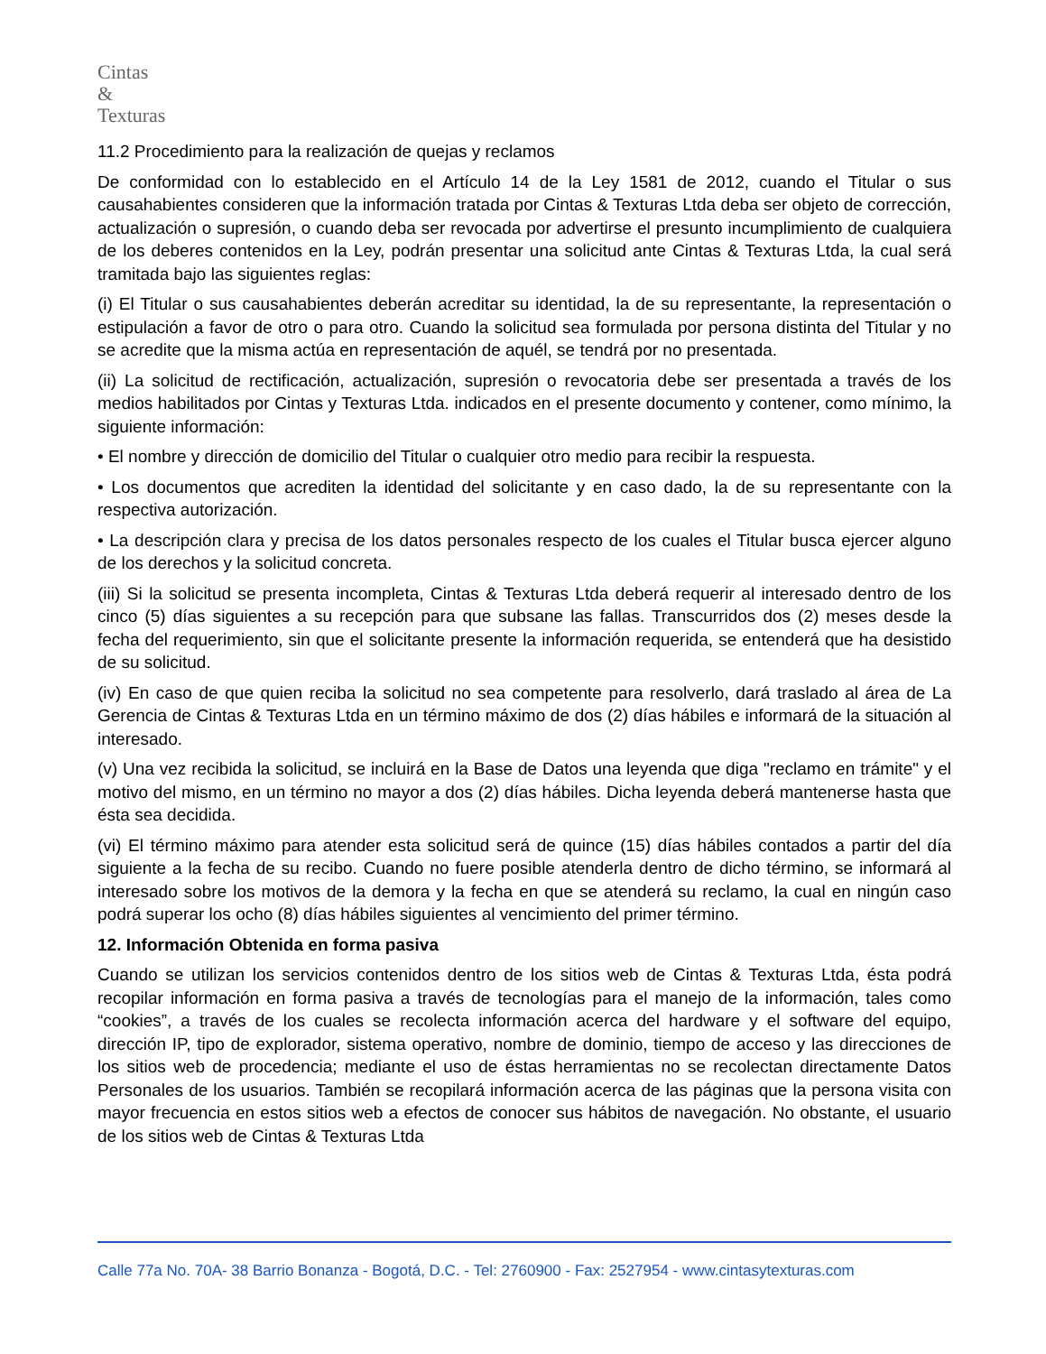Cintas
&
Texturas
11.2 Procedimiento para la realización de quejas y reclamos
De conformidad con lo establecido en el Artículo 14 de la Ley 1581 de 2012, cuando el Titular o sus causahabientes consideren que la información tratada por Cintas & Texturas Ltda deba ser objeto de corrección, actualización o supresión, o cuando deba ser revocada por advertirse el presunto incumplimiento de cualquiera de los deberes contenidos en la Ley, podrán presentar una solicitud ante Cintas & Texturas Ltda, la cual será tramitada bajo las siguientes reglas:
(i) El Titular o sus causahabientes deberán acreditar su identidad, la de su representante, la representación o estipulación a favor de otro o para otro. Cuando la solicitud sea formulada por persona distinta del Titular y no se acredite que la misma actúa en representación de aquél, se tendrá por no presentada.
(ii) La solicitud de rectificación, actualización, supresión o revocatoria debe ser presentada a través de los medios habilitados por Cintas y Texturas Ltda. indicados en el presente documento y contener, como mínimo, la siguiente información:
• El nombre y dirección de domicilio del Titular o cualquier otro medio para recibir la respuesta.
• Los documentos que acrediten la identidad del solicitante y en caso dado, la de su representante con la respectiva autorización.
• La descripción clara y precisa de los datos personales respecto de los cuales el Titular busca ejercer alguno de los derechos y la solicitud concreta.
(iii) Si la solicitud se presenta incompleta, Cintas & Texturas Ltda deberá requerir al interesado dentro de los cinco (5) días siguientes a su recepción para que subsane las fallas. Transcurridos dos (2) meses desde la fecha del requerimiento, sin que el solicitante presente la información requerida, se entenderá que ha desistido de su solicitud.
(iv) En caso de que quien reciba la solicitud no sea competente para resolverlo, dará traslado al área de La Gerencia de Cintas & Texturas Ltda en un término máximo de dos (2) días hábiles e informará de la situación al interesado.
(v) Una vez recibida la solicitud, se incluirá en la Base de Datos una leyenda que diga "reclamo en trámite" y el motivo del mismo, en un término no mayor a dos (2) días hábiles. Dicha leyenda deberá mantenerse hasta que ésta sea decidida.
(vi) El término máximo para atender esta solicitud será de quince (15) días hábiles contados a partir del día siguiente a la fecha de su recibo. Cuando no fuere posible atenderla dentro de dicho término, se informará al interesado sobre los motivos de la demora y la fecha en que se atenderá su reclamo, la cual en ningún caso podrá superar los ocho (8) días hábiles siguientes al vencimiento del primer término.
12. Información Obtenida en forma pasiva
Cuando se utilizan los servicios contenidos dentro de los sitios web de Cintas & Texturas Ltda, ésta podrá recopilar información en forma pasiva a través de tecnologías para el manejo de la información, tales como “cookies”, a través de los cuales se recolecta información acerca del hardware y el software del equipo, dirección IP, tipo de explorador, sistema operativo, nombre de dominio, tiempo de acceso y las direcciones de los sitios web de procedencia; mediante el uso de éstas herramientas no se recolectan directamente Datos Personales de los usuarios. También se recopilará información acerca de las páginas que la persona visita con mayor frecuencia en estos sitios web a efectos de conocer sus hábitos de navegación. No obstante, el usuario de los sitios web de Cintas & Texturas Ltda
Calle 77a No. 70A- 38 Barrio Bonanza - Bogotá, D.C. - Tel: 2760900 - Fax: 2527954 - www.cintasytexturas.com